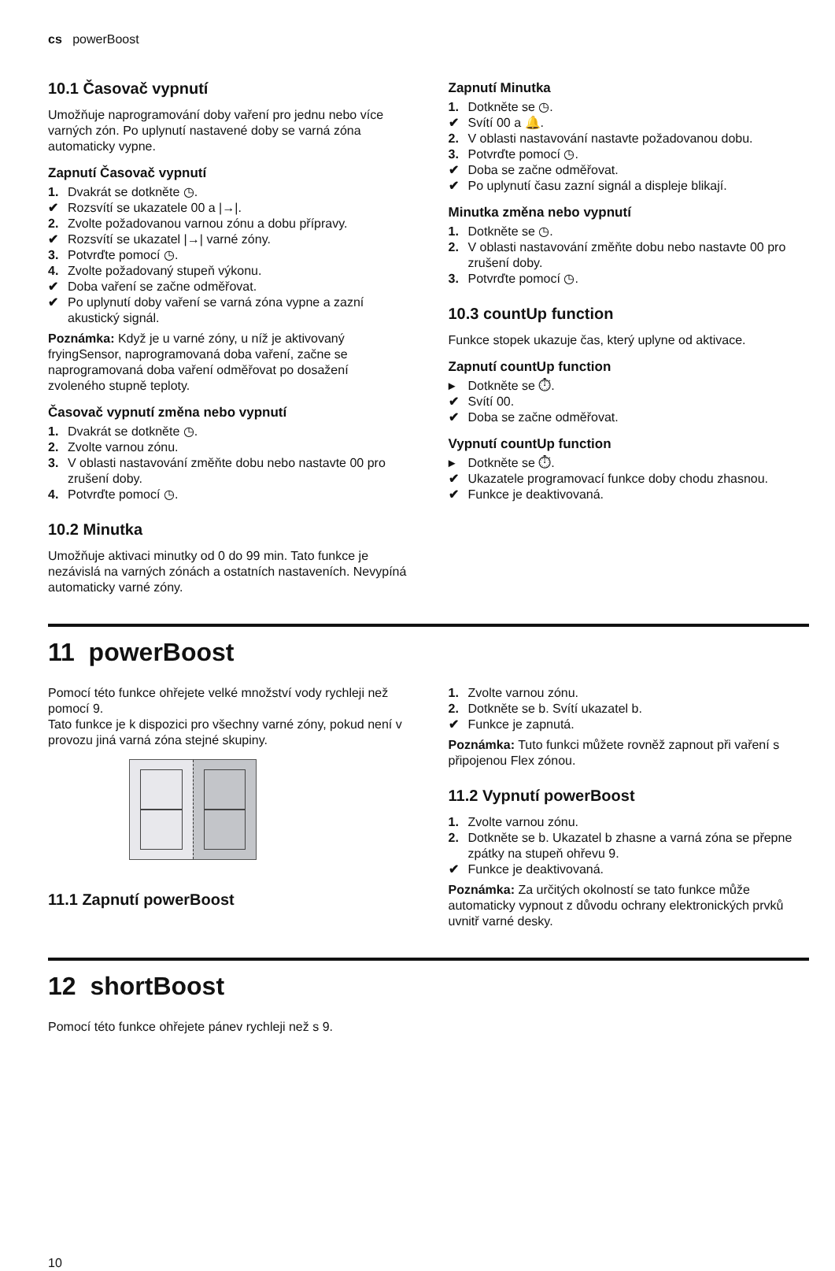cs powerBoost
10.1 Časovač vypnutí
Umožňuje naprogramování doby vaření pro jednu nebo více varných zón. Po uplynutí nastavené doby se varná zóna automaticky vypne.
Zapnutí Časovač vypnutí
1. Dvakrát se dotkněte ◷.
✔ Rozsvítí se ukazatele 00 a |→|.
2. Zvolte požadovanou varnou zónu a dobu přípravy.
✔ Rozsvítí se ukazatel |→| varné zóny.
3. Potvrďte pomocí ◷.
4. Zvolte požadovaný stupeň výkonu.
✔ Doba vaření se začne odměřovat.
✔ Po uplynutí doby vaření se varná zóna vypne a zazní akustický signál.
Poznámka: Když je u varné zóny, u níž je aktivovaný fryingSensor, naprogramovaná doba vaření, začne se naprogramovaná doba vaření odměřovat po dosažení zvoleného stupně teploty.
Časovač vypnutí změna nebo vypnutí
1. Dvakrát se dotkněte ◷.
2. Zvolte varnou zónu.
3. V oblasti nastavování změňte dobu nebo nastavte 00 pro zrušení doby.
4. Potvrďte pomocí ◷.
10.2 Minutka
Umožňuje aktivaci minutky od 0 do 99 min. Tato funkce je nezávislá na varných zónách a ostatních nastaveních. Nevypíná automaticky varné zóny.
Zapnutí Minutka
1. Dotkněte se ◷.
✔ Svítí 00 a 🔔.
2. V oblasti nastavování nastavte požadovanou dobu.
3. Potvrďte pomocí ◷.
✔ Doba se začne odměřovat.
✔ Po uplynutí času zazní signál a displeje blikají.
Minutka změna nebo vypnutí
1. Dotkněte se ◷.
2. V oblasti nastavování změňte dobu nebo nastavte 00 pro zrušení doby.
3. Potvrďte pomocí ◷.
10.3 countUp function
Funkce stopek ukazuje čas, který uplyne od aktivace.
Zapnutí countUp function
▸ Dotkněte se ⏱.
✔ Svítí 00.
✔ Doba se začne odměřovat.
Vypnutí countUp function
▸ Dotkněte se ⏱.
✔ Ukazatele programovací funkce doby chodu zhasnou.
✔ Funkce je deaktivovaná.
11 powerBoost
Pomocí této funkce ohřejete velké množství vody rychleji než pomocí 9.
Tato funkce je k dispozici pro všechny varné zóny, pokud není v provozu jiná varná zóna stejné skupiny.
11.1 Zapnutí powerBoost
1. Zvolte varnou zónu.
2. Dotkněte se b. Svítí ukazatel b.
✔ Funkce je zapnutá.
Poznámka: Tuto funkci můžete rovněž zapnout při vaření s připojenou Flex zónou.
11.2 Vypnutí powerBoost
1. Zvolte varnou zónu.
2. Dotkněte se b. Ukazatel b zhasne a varná zóna se přepne zpátky na stupeň ohřevu 9.
✔ Funkce je deaktivovaná.
Poznámka: Za určitých okolností se tato funkce může automaticky vypnout z důvodu ochrany elektronických prvků uvnitř varné desky.
12 shortBoost
Pomocí této funkce ohřejete pánev rychleji než s 9.
10